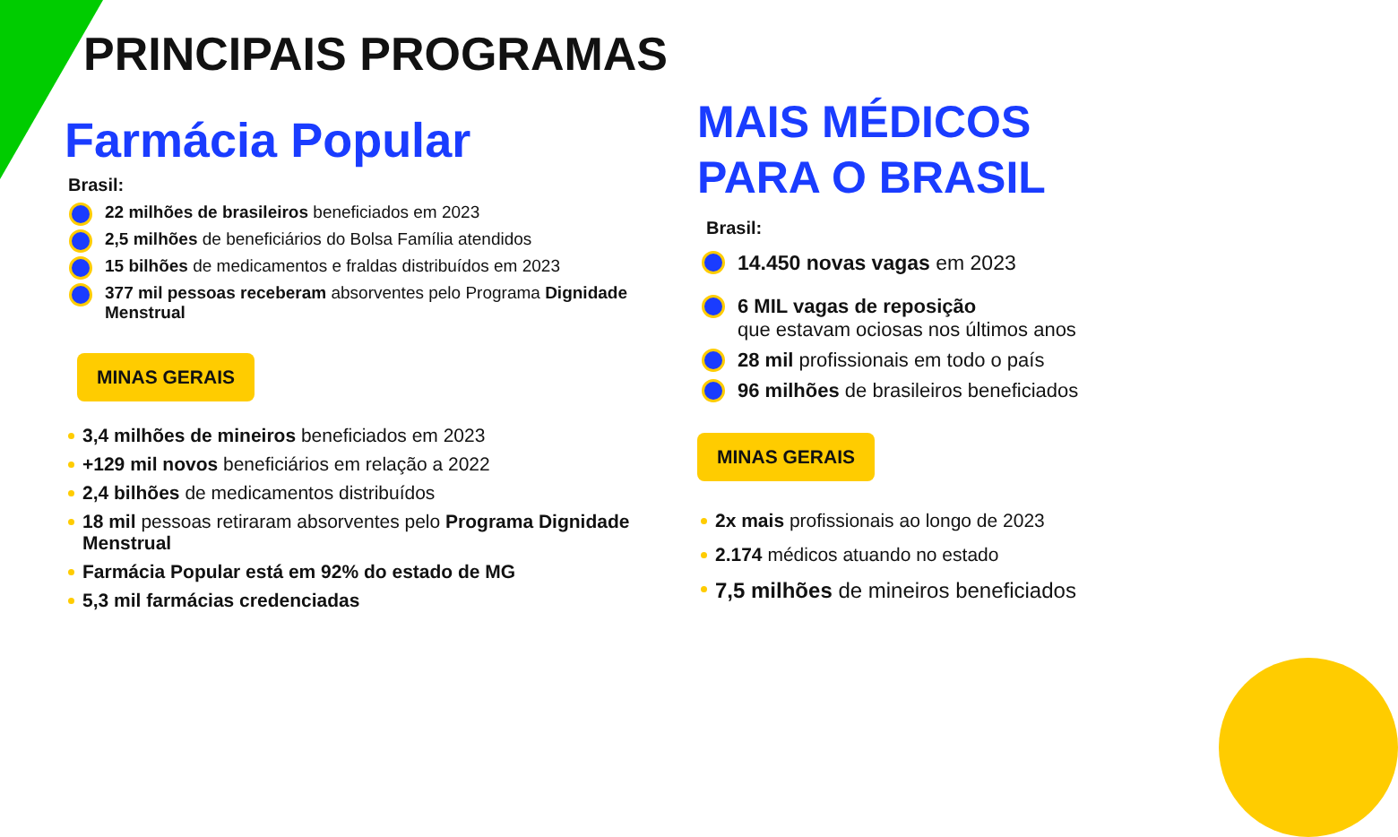PRINCIPAIS PROGRAMAS
Farmácia Popular
Brasil:
22 milhões de brasileiros beneficiados em 2023
2,5 milhões de beneficiários do Bolsa Família atendidos
15 bilhões de medicamentos e fraldas distribuídos em 2023
377 mil pessoas receberam absorventes pelo Programa Dignidade Menstrual
MINAS GERAIS
3,4 milhões de mineiros beneficiados em 2023
+129 mil novos beneficiários em relação a 2022
2,4 bilhões de medicamentos distribuídos
18 mil pessoas retiraram absorventes pelo Programa Dignidade Menstrual
Farmácia Popular está em 92% do estado de MG
5,3 mil farmácias credenciadas
MAIS MÉDICOS
PARA O BRASIL
Brasil:
14.450 novas vagas em 2023
6 MIL vagas de reposição
que estavam ociosas nos últimos anos
28 mil profissionais em todo o país
96 milhões de brasileiros beneficiados
MINAS GERAIS
2x mais profissionais ao longo de 2023
2.174 médicos atuando no estado
7,5 milhões de mineiros beneficiados